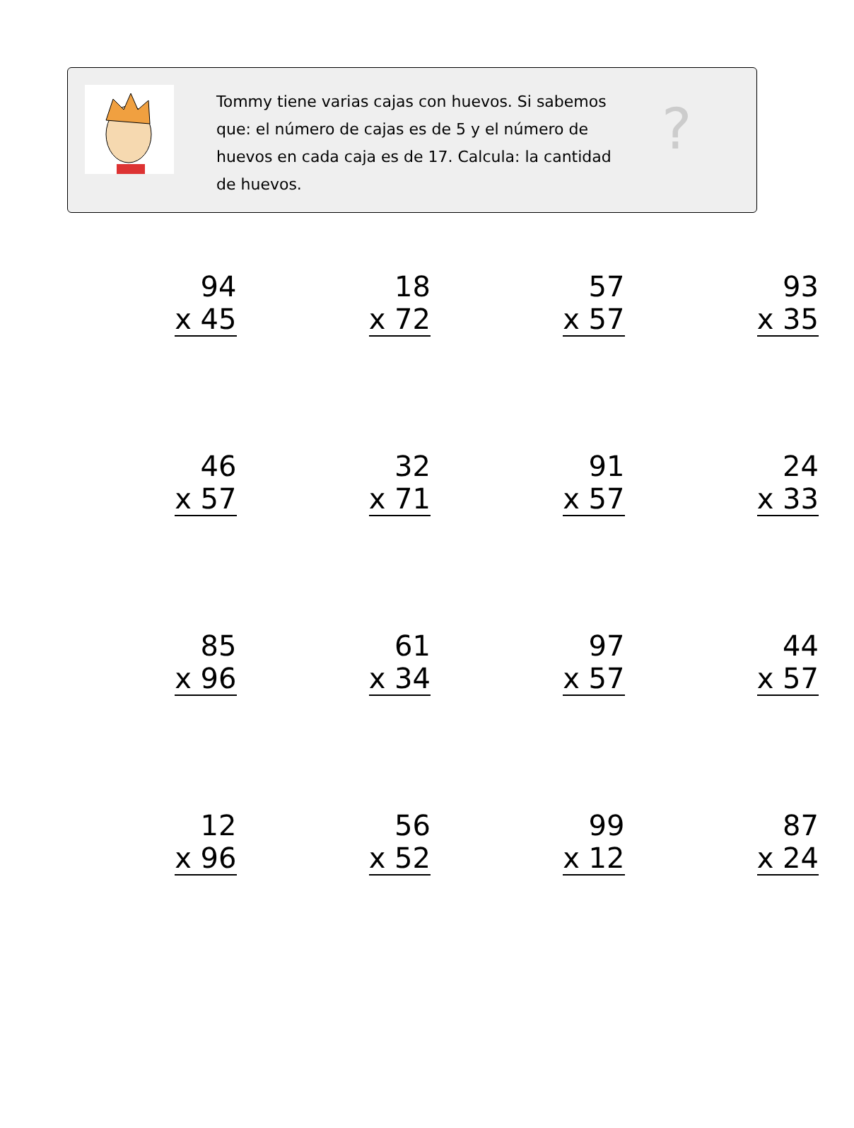Tommy tiene varias cajas con huevos. Si sabemos que: el número de cajas es de 5 y el número de huevos en cada caja es de 17. Calcula: la cantidad de huevos.
?
| 94 x 45 | 18 x 72 | 57 x 57 | 93 x 35 |
| 46 x 57 | 32 x 71 | 91 x 57 | 24 x 33 |
| 85 x 96 | 61 x 34 | 97 x 57 | 44 x 57 |
| 12 x 96 | 56 x 52 | 99 x 12 | 87 x 24 |